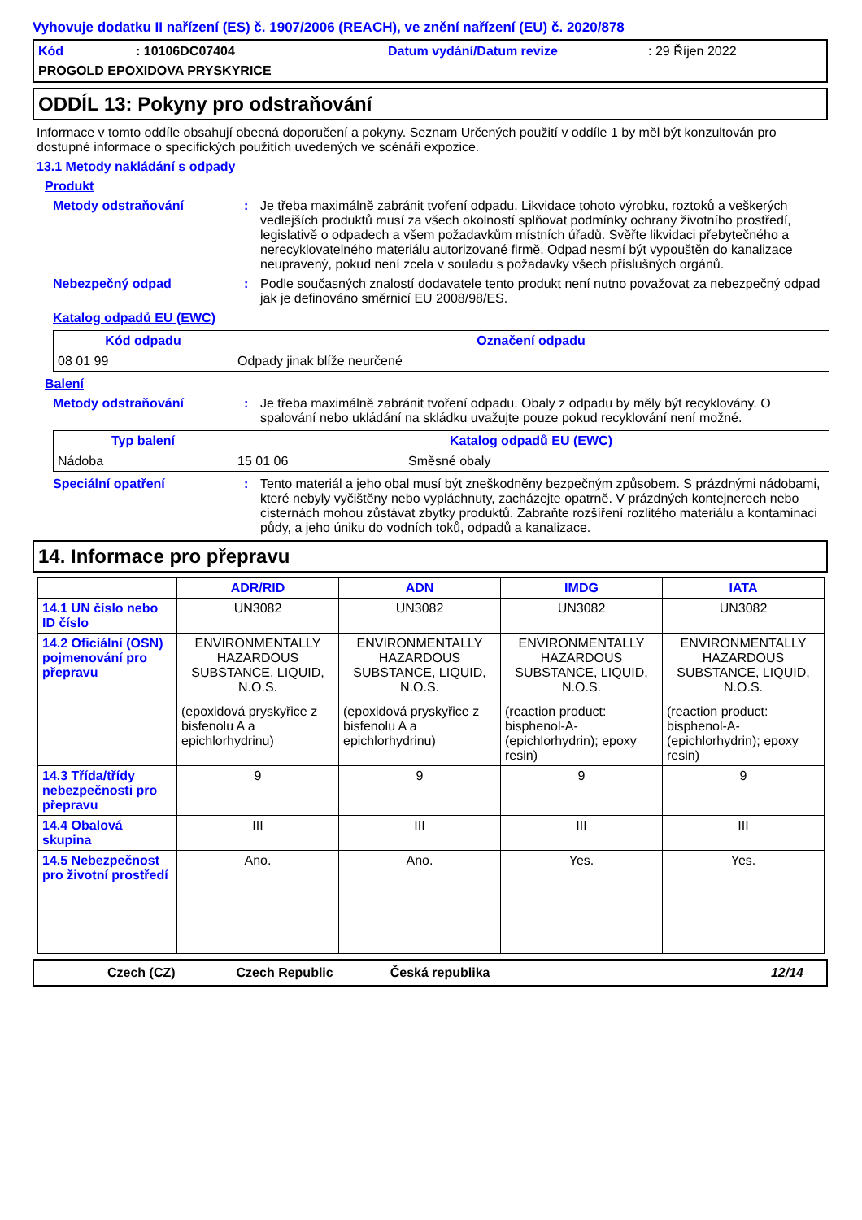Vyhovuje dodatku II nařízení (ES) č. 1907/2006 (REACH), ve znění nařízení (EU) č. 2020/878
Kód: 10106DC07404 Datum vydání/Datum revize: 29 Říjen 2022 PROGOLD EPOXIDOVA PRYSKYRICE
ODDÍL 13: Pokyny pro odstraňování
Informace v tomto oddíle obsahují obecná doporučení a pokyny. Seznam Určených použití v oddíle 1 by měl být konzultován pro dostupné informace o specifických použitích uvedených ve scénáři expozice.
13.1 Metody nakládání s odpady
Produkt
Metody odstraňování: Je třeba maximálně zabránit tvoření odpadu. Likvidace tohoto výrobku, roztoků a veškerých vedlejších produktů musí za všech okolností splňovat podmínky ochrany životního prostředí, legislativě o odpadech a všem požadavkům místních úřadů. Svěřte likvidaci přebytečného a nerecyklovatelného materiálu autorizované firmě. Odpad nesmí být vypouštěn do kanalizace neupravený, pokud není zcela v souladu s požadavky všech příslušných orgánů.
Nebezpečný odpad: Podle současných znalostí dodavatele tento produkt není nutno považovat za nebezpečný odpad jak je definováno směrnicí EU 2008/98/ES.
Katalog odpadů EU (EWC)
| Kód odpadu | Označení odpadu |
| --- | --- |
| 08 01 99 | Odpady jinak blíže neurčené |
Balení
Metody odstraňování: Je třeba maximálně zabránit tvoření odpadu. Obaly z odpadu by měly být recyklovány. O spalování nebo ukládání na skládku uvažujte pouze pokud recyklování není možné.
| Typ balení | Katalog odpadů EU (EWC) | |
| --- | --- | --- |
| Nádoba | 15 01 06 | Směsné obaly |
Speciální opatření: Tento materiál a jeho obal musí být zneškodněny bezpečným způsobem. S prázdnými nádobami, které nebyly vyčištěny nebo vypláchnuty, zacházejte opatrně. V prázdných kontejnerech nebo cisternách mohou zůstávat zbytky produktů. Zabraňte rozšíření rozlitého materiálu a kontaminaci půdy, a jeho úniku do vodních toků, odpadů a kanalizace.
14. Informace pro přepravu
| | ADR/RID | ADN | IMDG | IATA |
| 14.1 UN číslo nebo ID číslo | UN3082 | UN3082 | UN3082 | UN3082 |
| 14.2 Oficiální (OSN) pojmenování pro přepravu | ENVIRONMENTALLY HAZARDOUS SUBSTANCE, LIQUID, N.O.S. (epoxidová pryskyřice z bisfenolu A a epichlorhydrinu) | ENVIRONMENTALLY HAZARDOUS SUBSTANCE, LIQUID, N.O.S. (epoxidová pryskyřice z bisfenolu A a epichlorhydrinu) | ENVIRONMENTALLY HAZARDOUS SUBSTANCE, LIQUID, N.O.S. (reaction product: bisphenol-A-(epichlorhydrin); epoxy resin) | ENVIRONMENTALLY HAZARDOUS SUBSTANCE, LIQUID, N.O.S. (reaction product: bisphenol-A-(epichlorhydrin); epoxy resin) |
| 14.3 Třída/třídy nebezpečnosti pro přepravu | 9 | 9 | 9 | 9 |
| 14.4 Obalová skupina | III | III | III | III |
| 14.5 Nebezpečnost pro životní prostředí | Ano. | Ano. | Yes. | Yes. |
Czech (CZ) Czech Republic Česká republika 12/14